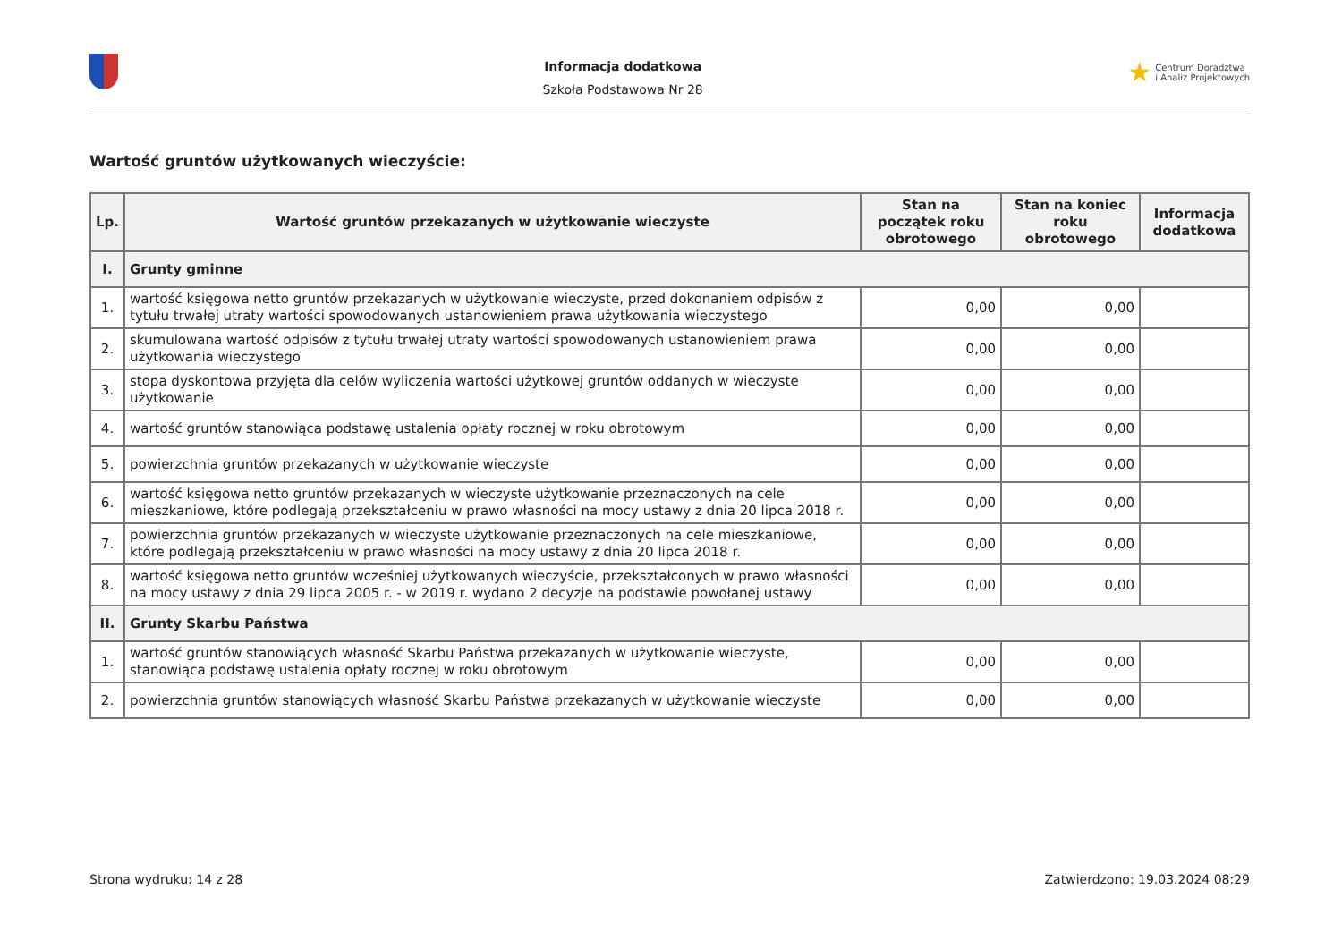Informacja dodatkowa
Szkoła Podstawowa Nr 28
★ Centrum Doradztwa
i Analiz Projektowych
Wartość gruntów użytkowanych wieczyście:
| Lp. | Wartość gruntów przekazanych w użytkowanie wieczyste | Stan na początek roku obrotowego | Stan na koniec roku obrotowego | Informacja dodatkowa |
| --- | --- | --- | --- | --- |
| I. | Grunty gminne | | | |
| 1. | wartość księgowa netto gruntów przekazanych w użytkowanie wieczyste, przed dokonaniem odpisów z tytułu trwałej utraty wartości spowodowanych ustanowieniem prawa użytkowania wieczystego | 0,00 | 0,00 | |
| 2. | skumulowana wartość odpisów z tytułu trwałej utraty wartości spowodowanych ustanowieniem prawa użytkowania wieczystego | 0,00 | 0,00 | |
| 3. | stopa dyskontowa przyjęta dla celów wyliczenia wartości użytkowej gruntów oddanych w wieczyste użytkowanie | 0,00 | 0,00 | |
| 4. | wartość gruntów stanowiąca podstawę ustalenia opłaty rocznej w roku obrotowym | 0,00 | 0,00 | |
| 5. | powierzchnia gruntów przekazanych w użytkowanie wieczyste | 0,00 | 0,00 | |
| 6. | wartość księgowa netto gruntów przekazanych w wieczyste użytkowanie przeznaczonych na cele mieszkaniowe, które podlegają przekształceniu w prawo własności na mocy ustawy z dnia 20 lipca 2018 r. | 0,00 | 0,00 | |
| 7. | powierzchnia gruntów przekazanych w wieczyste użytkowanie przeznaczonych na cele mieszkaniowe, które podlegają przekształceniu w prawo własności na mocy ustawy z dnia 20 lipca 2018 r. | 0,00 | 0,00 | |
| 8. | wartość księgowa netto gruntów wcześniej użytkowanych wieczyście, przekształconych w prawo własności na mocy ustawy z dnia 29 lipca 2005 r. - w 2019 r. wydano 2 decyzje na podstawie powołanej ustawy | 0,00 | 0,00 | |
| II. | Grunty Skarbu Państwa | | | |
| 1. | wartość gruntów stanowiących własność Skarbu Państwa przekazanych w użytkowanie wieczyste, stanowiąca podstawę ustalenia opłaty rocznej w roku obrotowym | 0,00 | 0,00 | |
| 2. | powierzchnia gruntów stanowiących własność Skarbu Państwa przekazanych w użytkowanie wieczyste | 0,00 | 0,00 | |
Strona wydruku: 14 z 28 Zatwierdzono: 19.03.2024 08:29